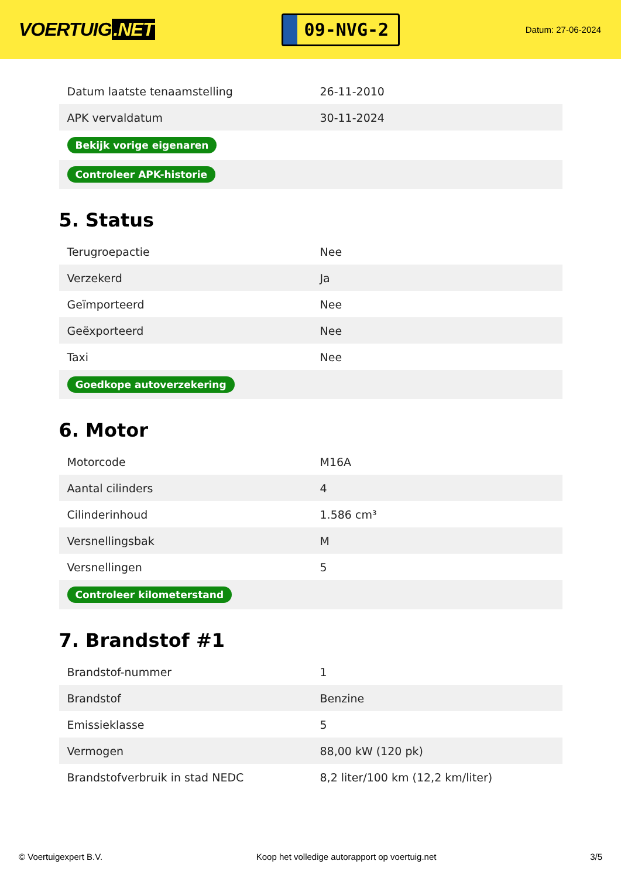VOERTUIG.NET
09-NVG-2
Datum: 27-06-2024
| Datum laatste tenaamstelling | 26-11-2010 |
| APK vervaldatum | 30-11-2024 |
| Bekijk vorige eigenaren | |
| Controleer APK-historie | |
5. Status
| Terugroepactie | Nee |
| Verzekerd | Ja |
| Geïmporteerd | Nee |
| Geëxporteerd | Nee |
| Taxi | Nee |
| Goedkope autoverzekering | |
6. Motor
| Motorcode | M16A |
| Aantal cilinders | 4 |
| Cilinderinhoud | 1.586 cm³ |
| Versnellingsbak | M |
| Versnellingen | 5 |
| Controleer kilometerstand | |
7. Brandstof #1
| Brandstof-nummer | 1 |
| Brandstof | Benzine |
| Emissieklasse | 5 |
| Vermogen | 88,00 kW (120 pk) |
| Brandstofverbruik in stad NEDC | 8,2 liter/100 km (12,2 km/liter) |
© Voertuigexpert B.V. Koop het volledige autorapport op voertuig.net 3/5